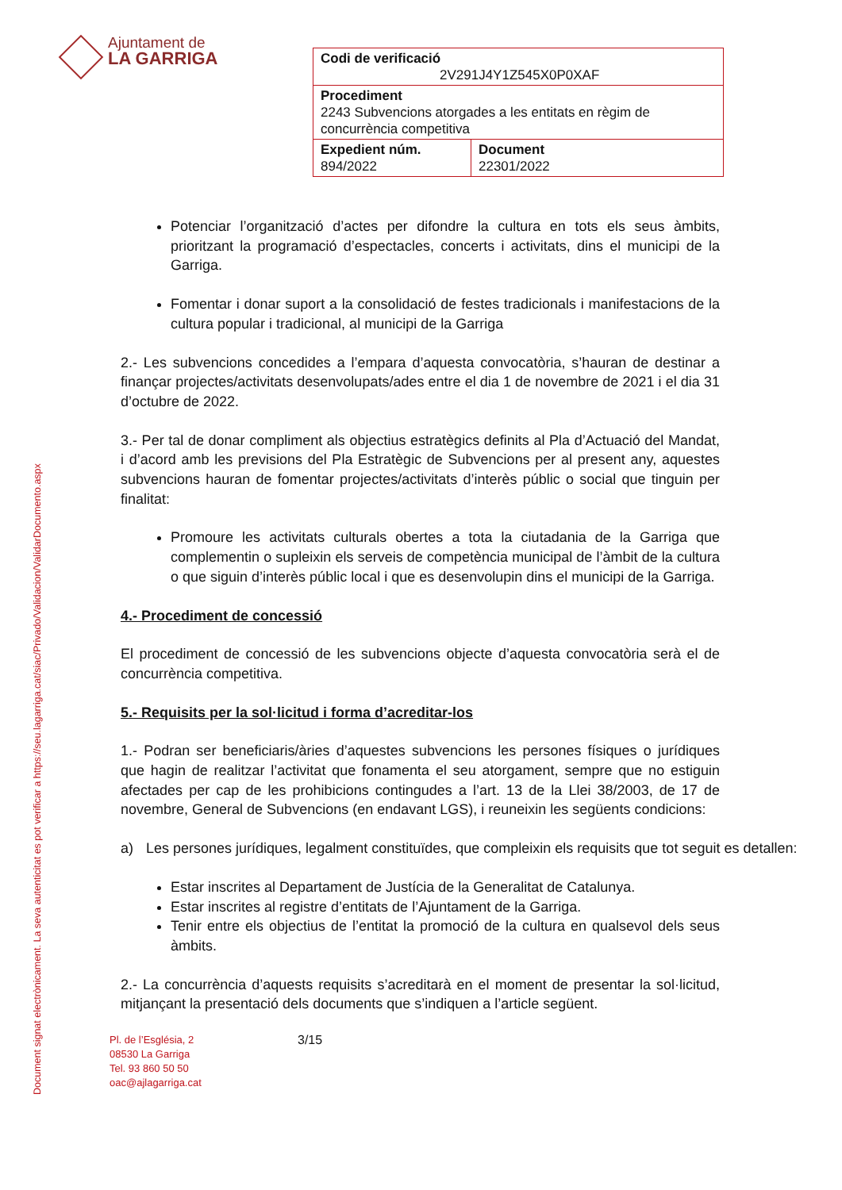Document signat electrònicament. La seva autenticitat es pot verificar a https://seu.lagarriga.cat/siac/Privado/Validacion/ValidarDocumento.aspx
Ajuntament de
LA GARRIGA
| Codi de verificació 2V291J4Y1Z545X0P0XAF | |
| Procediment 2243 Subvencions atorgades a les entitats en règim de concurrència competitiva | |
| Expedient núm. 894/2022 | Document 22301/2022 |
Potenciar l’organització d’actes per difondre la cultura en tots els seus àmbits, prioritzant la programació d’espectacles, concerts i activitats, dins el municipi de la Garriga.
Fomentar i donar suport a la consolidació de festes tradicionals i manifestacions de la cultura popular i tradicional, al municipi de la Garriga
2.- Les subvencions concedides a l’empara d’aquesta convocatòria, s’hauran de destinar a finançar projectes/activitats desenvolupats/ades entre el dia 1 de novembre de 2021 i el dia 31 d’octubre de 2022.
3.- Per tal de donar compliment als objectius estratègics definits al Pla d’Actuació del Mandat, i d’acord amb les previsions del Pla Estratègic de Subvencions per al present any, aquestes subvencions hauran de fomentar projectes/activitats d’interès públic o social que tinguin per finalitat:
Promoure les activitats culturals obertes a tota la ciutadania de la Garriga que complementin o supleixin els serveis de competència municipal de l’àmbit de la cultura o que siguin d’interès públic local i que es desenvolupin dins el municipi de la Garriga.
4.- Procediment de concessió
El procediment de concessió de les subvencions objecte d’aquesta convocatòria serà el de concurrència competitiva.
5.- Requisits per la sol·licitud i forma d’acreditar-los
1.- Podran ser beneficiaris/àries d’aquestes subvencions les persones físiques o jurídiques que hagin de realitzar l’activitat que fonamenta el seu atorgament, sempre que no estiguin afectades per cap de les prohibicions contingudes a l’art. 13 de la Llei 38/2003, de 17 de novembre, General de Subvencions (en endavant LGS), i reuneixin les següents condicions:
a) Les persones jurídiques, legalment constituïdes, que compleixin els requisits que tot seguit es detallen:
Estar inscrites al Departament de Justícia de la Generalitat de Catalunya.
Estar inscrites al registre d’entitats de l’Ajuntament de la Garriga.
Tenir entre els objectius de l’entitat la promoció de la cultura en qualsevol dels seus àmbits.
2.- La concurrència d’aquests requisits s’acreditarà en el moment de presentar la sol·licitud, mitjançant la presentació dels documents que s’indiquen a l’article següent.
Pl. de l’Església, 2
08530 La Garriga
Tel. 93 860 50 50
oac@ajlagarriga.cat
3/15